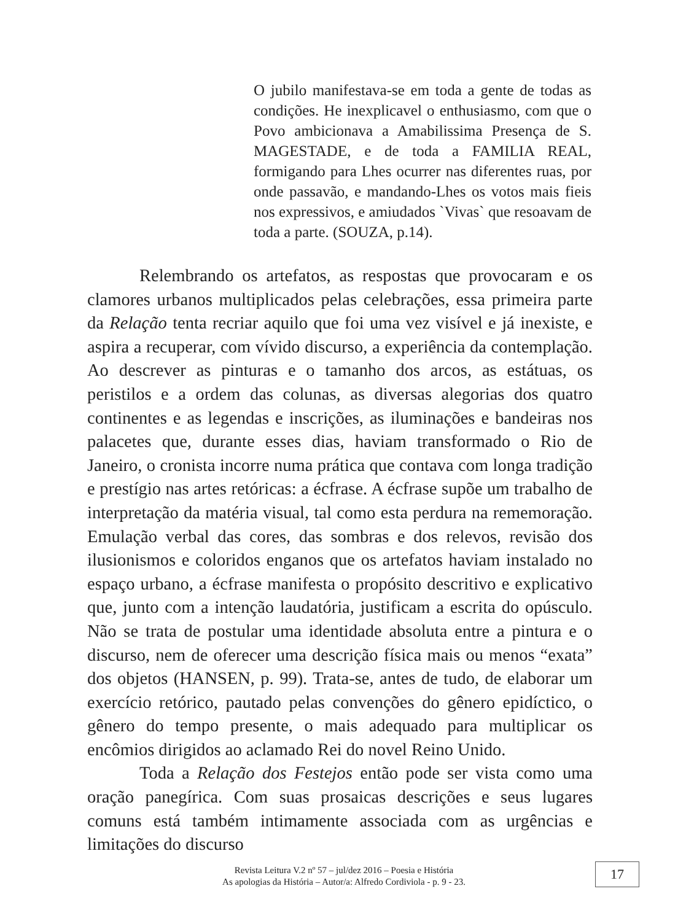O jubilo manifestava-se em toda a gente de todas as condições. He inexplicavel o enthusiasmo, com que o Povo ambicionava a Amabilissima Presença de S. MAGESTADE, e de toda a FAMILIA REAL, formigando para Lhes ocurrer nas diferentes ruas, por onde passavão, e mandando-Lhes os votos mais fieis nos expressivos, e amiudados `Vivas` que resoavam de toda a parte. (SOUZA, p.14).
Relembrando os artefatos, as respostas que provocaram e os clamores urbanos multiplicados pelas celebrações, essa primeira parte da Relação tenta recriar aquilo que foi uma vez visível e já inexiste, e aspira a recuperar, com vívido discurso, a experiência da contemplação. Ao descrever as pinturas e o tamanho dos arcos, as estátuas, os peristilos e a ordem das colunas, as diversas alegorias dos quatro continentes e as legendas e inscrições, as iluminações e bandeiras nos palacetes que, durante esses dias, haviam transformado o Rio de Janeiro, o cronista incorre numa prática que contava com longa tradição e prestígio nas artes retóricas: a écfrase. A écfrase supõe um trabalho de interpretação da matéria visual, tal como esta perdura na rememoração. Emulação verbal das cores, das sombras e dos relevos, revisão dos ilusionismos e coloridos enganos que os artefatos haviam instalado no espaço urbano, a écfrase manifesta o propósito descritivo e explicativo que, junto com a intenção laudatória, justificam a escrita do opúsculo. Não se trata de postular uma identidade absoluta entre a pintura e o discurso, nem de oferecer uma descrição física mais ou menos “exata” dos objetos (HANSEN, p. 99). Trata-se, antes de tudo, de elaborar um exercício retórico, pautado pelas convenções do gênero epidíctico, o gênero do tempo presente, o mais adequado para multiplicar os encômios dirigidos ao aclamado Rei do novel Reino Unido.
Toda a Relação dos Festejos então pode ser vista como uma oração panegírica. Com suas prosaicas descrições e seus lugares comuns está também intimamente associada com as urgências e limitações do discurso
Revista Leitura V.2 nº 57 – jul/dez 2016 – Poesia e História
As apologias da História – Autor/a: Alfredo Cordiviola - p. 9 - 23.
17